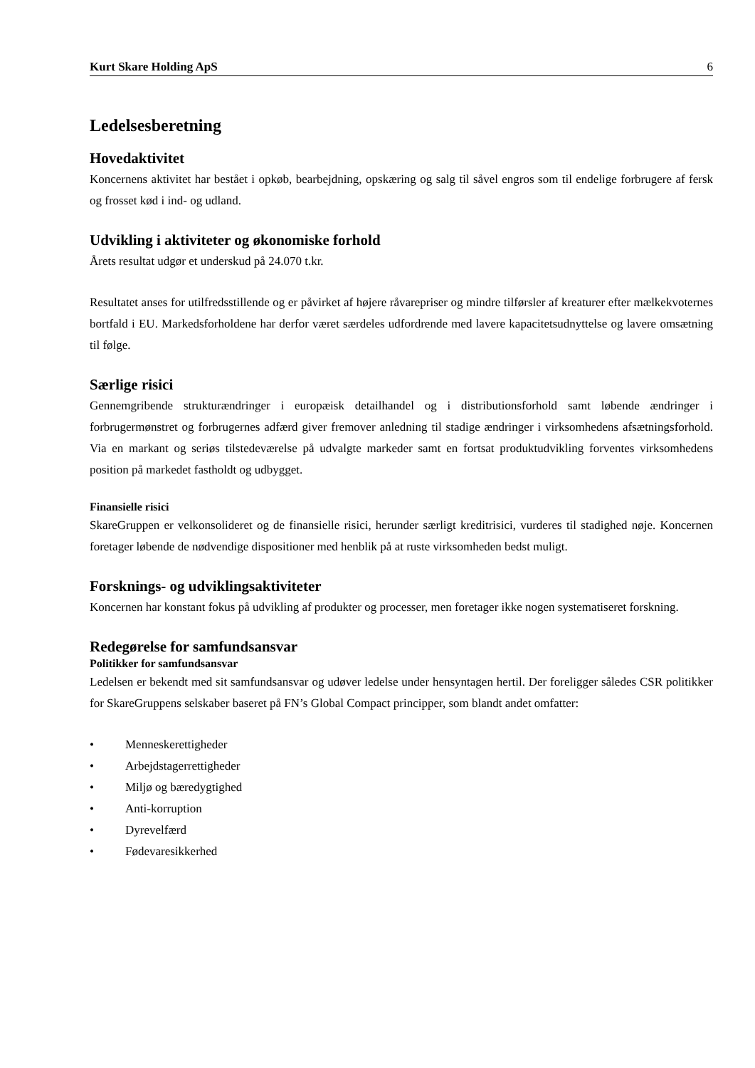Kurt Skare Holding ApS 6
Ledelsesberetning
Hovedaktivitet
Koncernens aktivitet har bestået i opkøb, bearbejdning, opskæring og salg til såvel engros som til endelige forbrugere af fersk og frosset kød i ind- og udland.
Udvikling i aktiviteter og økonomiske forhold
Årets resultat udgør et underskud på 24.070 t.kr.
Resultatet anses for utilfredsstillende og er påvirket af højere råvarepriser og mindre tilførsler af kreaturer efter mælkekvoternes bortfald i EU. Markedsforholdene har derfor været særdeles udfordrende med lavere kapacitetsudnyttelse og lavere omsætning til følge.
Særlige risici
Gennemgribende strukturændringer i europæisk detailhandel og i distributionsforhold samt løbende ændringer i forbrugermønstret og forbrugernes adfærd giver fremover anledning til stadige ændringer i virksomhedens afsætningsforhold. Via en markant og seriøs tilstedeværelse på udvalgte markeder samt en fortsat produktudvikling forventes virksomhedens position på markedet fastholdt og udbygget.
Finansielle risici
SkareGruppen er velkonsolideret og de finansielle risici, herunder særligt kreditrisici, vurderes til stadighed nøje. Koncernen foretager løbende de nødvendige dispositioner med henblik på at ruste virksomheden bedst muligt.
Forsknings- og udviklingsaktiviteter
Koncernen har konstant fokus på udvikling af produkter og processer, men foretager ikke nogen systematiseret forskning.
Redegørelse for samfundsansvar
Politikker for samfundsansvar
Ledelsen er bekendt med sit samfundsansvar og udøver ledelse under hensyntagen hertil. Der foreligger således CSR politikker for SkareGruppens selskaber baseret på FN’s Global Compact principper, som blandt andet omfatter:
• Menneskerettigheder
• Arbejdstagerrettigheder
• Miljø og bæredygtighed
• Anti-korruption
• Dyrevelfærd
• Fødevaresikkerhed